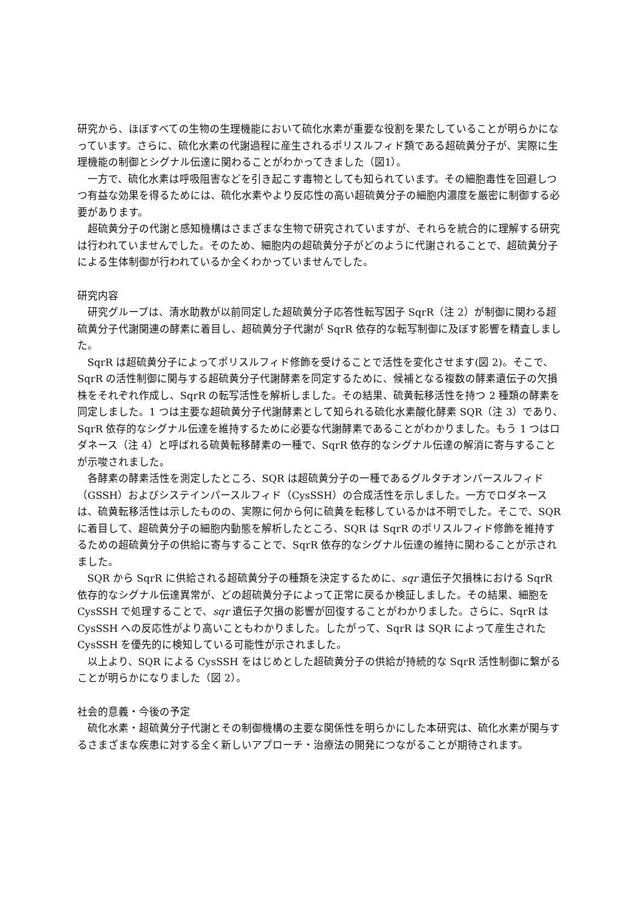研究から、ほぼすべての生物の生理機能において硫化水素が重要な役割を果たしていることが明らかになっています。さらに、硫化水素の代謝過程に産生されるポリスルフィド類である超硫黄分子が、実際に生理機能の制御とシグナル伝達に関わることがわかってきました（図1）。
一方で、硫化水素は呼吸阻害などを引き起こす毒物としても知られています。その細胞毒性を回避しつつ有益な効果を得るためには、硫化水素やより反応性の高い超硫黄分子の細胞内濃度を厳密に制御する必要があります。
超硫黄分子の代謝と感知機構はさまざまな生物で研究されていますが、それらを統合的に理解する研究は行われていませんでした。そのため、細胞内の超硫黄分子がどのように代謝されることで、超硫黄分子による生体制御が行われているか全くわかっていませんでした。
研究内容
研究グループは、清水助教が以前同定した超硫黄分子応答性転写因子 SqrR（注 2）が制御に関わる超硫黄分子代謝関連の酵素に着目し、超硫黄分子代謝が SqrR 依存的な転写制御に及ぼす影響を精査しました。
SqrR は超硫黄分子によってポリスルフィド修飾を受けることで活性を変化させます(図 2)。そこで、SqrR の活性制御に関与する超硫黄分子代謝酵素を同定するために、候補となる複数の酵素遺伝子の欠損株をそれぞれ作成し、SqrR の転写活性を解析しました。その結果、硫黄転移活性を持つ 2 種類の酵素を同定しました。1 つは主要な超硫黄分子代謝酵素として知られる硫化水素酸化酵素 SQR（注 3）であり、SqrR 依存的なシグナル伝達を維持するために必要な代謝酵素であることがわかりました。もう 1 つはロダネース（注 4）と呼ばれる硫黄転移酵素の一種で、SqrR 依存的なシグナル伝達の解消に寄与することが示唆されました。
各酵素の酵素活性を測定したところ、SQR は超硫黄分子の一種であるグルタチオンパースルフィド（GSSH）およびシステインパースルフィド（CysSSH）の合成活性を示しました。一方でロダネースは、硫黄転移活性は示したものの、実際に何から何に硫黄を転移しているかは不明でした。そこで、SQR に着目して、超硫黄分子の細胞内動態を解析したところ、SQR は SqrR のポリスルフィド修飾を維持するための超硫黄分子の供給に寄与することで、SqrR 依存的なシグナル伝達の維持に関わることが示されました。
SQR から SqrR に供給される超硫黄分子の種類を決定するために、sqr 遺伝子欠損株における SqrR 依存的なシグナル伝達異常が、どの超硫黄分子によって正常に戻るか検証しました。その結果、細胞を CysSSH で処理することで、sqr 遺伝子欠損の影響が回復することがわかりました。さらに、SqrR は CysSSH への反応性がより高いこともわかりました。したがって、SqrR は SQR によって産生された CysSSH を優先的に検知している可能性が示されました。
以上より、SQR による CysSSH をはじめとした超硫黄分子の供給が持続的な SqrR 活性制御に繋がることが明らかになりました（図 2）。
社会的意義・今後の予定
硫化水素・超硫黄分子代謝とその制御機構の主要な関係性を明らかにした本研究は、硫化水素が関与するさまざまな疾患に対する全く新しいアプローチ・治療法の開発につながることが期待されます。